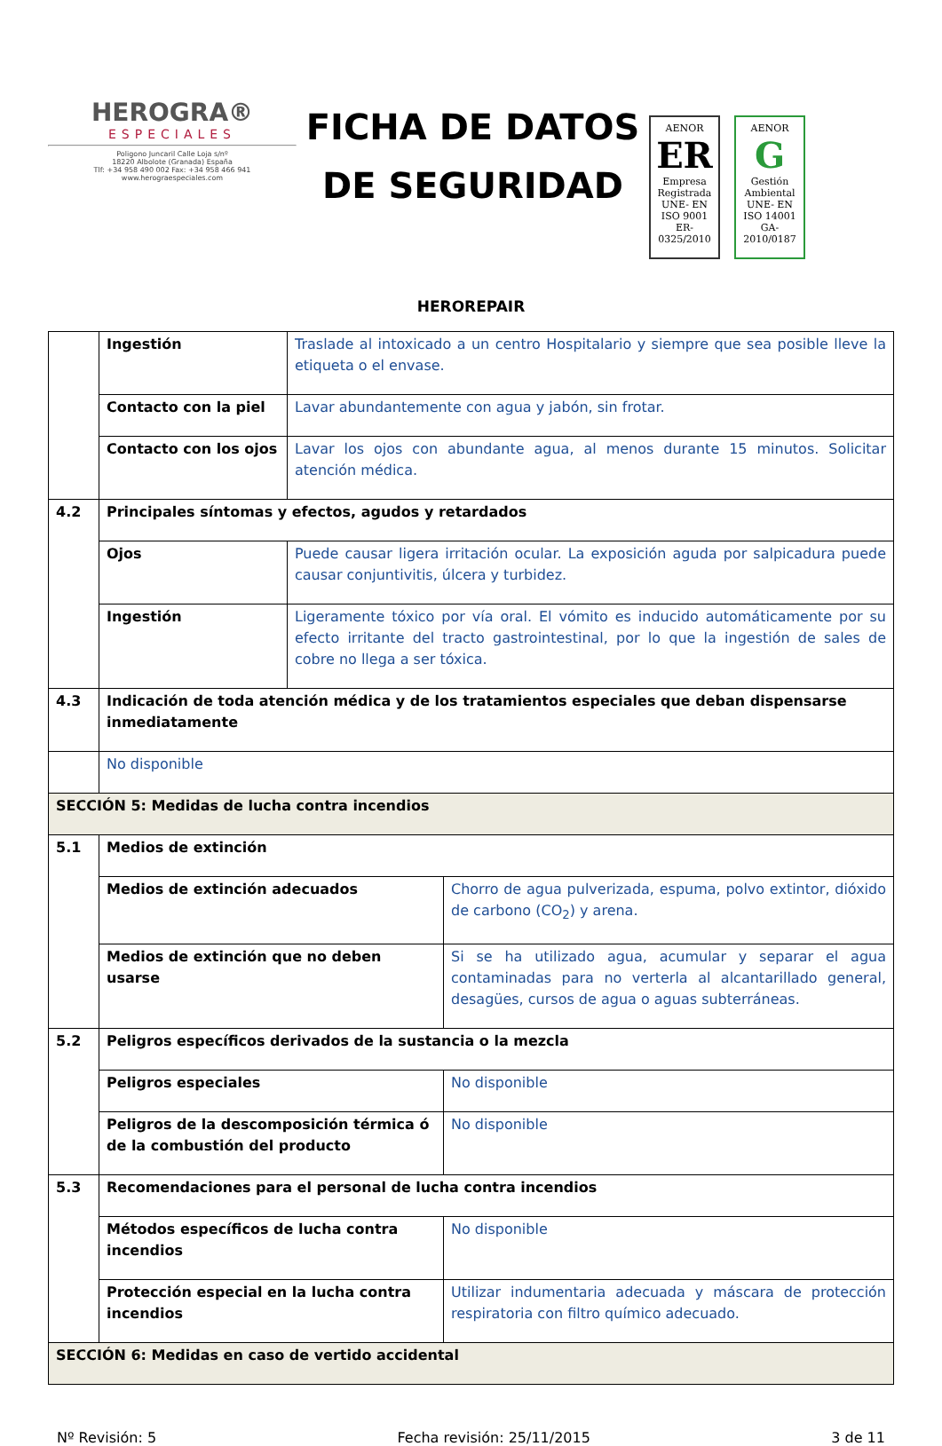HEROGRA®
ESPECIALES
Poligono Juncaril Calle Loja s/nº
18220 Albolote (Granada) España
Tlf: +34 958 490 002 Fax: +34 958 466 941
www.herograespeciales.com
FICHA DE DATOS
DE SEGURIDAD
AENOR
ER
Empresa Registrada
UNE- EN ISO 9001
ER-0325/2010
AENOR
G
Gestión Ambiental
UNE- EN ISO 14001
GA-2010/0187
HEROREPAIR
| | Ingestión | Traslade al intoxicado a un centro Hospitalario y siempre que sea posible lleve la etiqueta o el envase. | |
| | Contacto con la piel | Lavar abundantemente con agua y jabón, sin frotar. | |
| | Contacto con los ojos | Lavar los ojos con abundante agua, al menos durante 15 minutos. Solicitar atención médica. | |
| 4.2 | Principales síntomas y efectos, agudos y retardados | | |
| | Ojos | Puede causar ligera irritación ocular. La exposición aguda por salpicadura puede causar conjuntivitis, úlcera y turbidez. | |
| | Ingestión | Ligeramente tóxico por vía oral. El vómito es inducido automáticamente por su efecto irritante del tracto gastrointestinal, por lo que la ingestión de sales de cobre no llega a ser tóxica. | |
| 4.3 | Indicación de toda atención médica y de los tratamientos especiales que deban dispensarse inmediatamente | | |
| | No disponible | | |
| SECCIÓN 5: Medidas de lucha contra incendios | | | |
| 5.1 | Medios de extinción | | |
| | Medios de extinción adecuados | | Chorro de agua pulverizada, espuma, polvo extintor, dióxido de carbono (CO<sub>2</sub>) y arena. |
| | Medios de extinción que no deben usarse | | Si se ha utilizado agua, acumular y separar el agua contaminadas para no verterla al alcantarillado general, desagües, cursos de agua o aguas subterráneas. |
| 5.2 | Peligros específicos derivados de la sustancia o la mezcla | | |
| | Peligros especiales | | No disponible |
| | Peligros de la descomposición térmica ó de la combustión del producto | | No disponible |
| 5.3 | Recomendaciones para el personal de lucha contra incendios | | |
| | Métodos específicos de lucha contra incendios | | No disponible |
| | Protección especial en la lucha contra incendios | | Utilizar indumentaria adecuada y máscara de protección respiratoria con filtro químico adecuado. |
| SECCIÓN 6: Medidas en caso de vertido accidental | | | |
Nº Revisión: 5 Fecha revisión: 25/11/2015 3 de 11